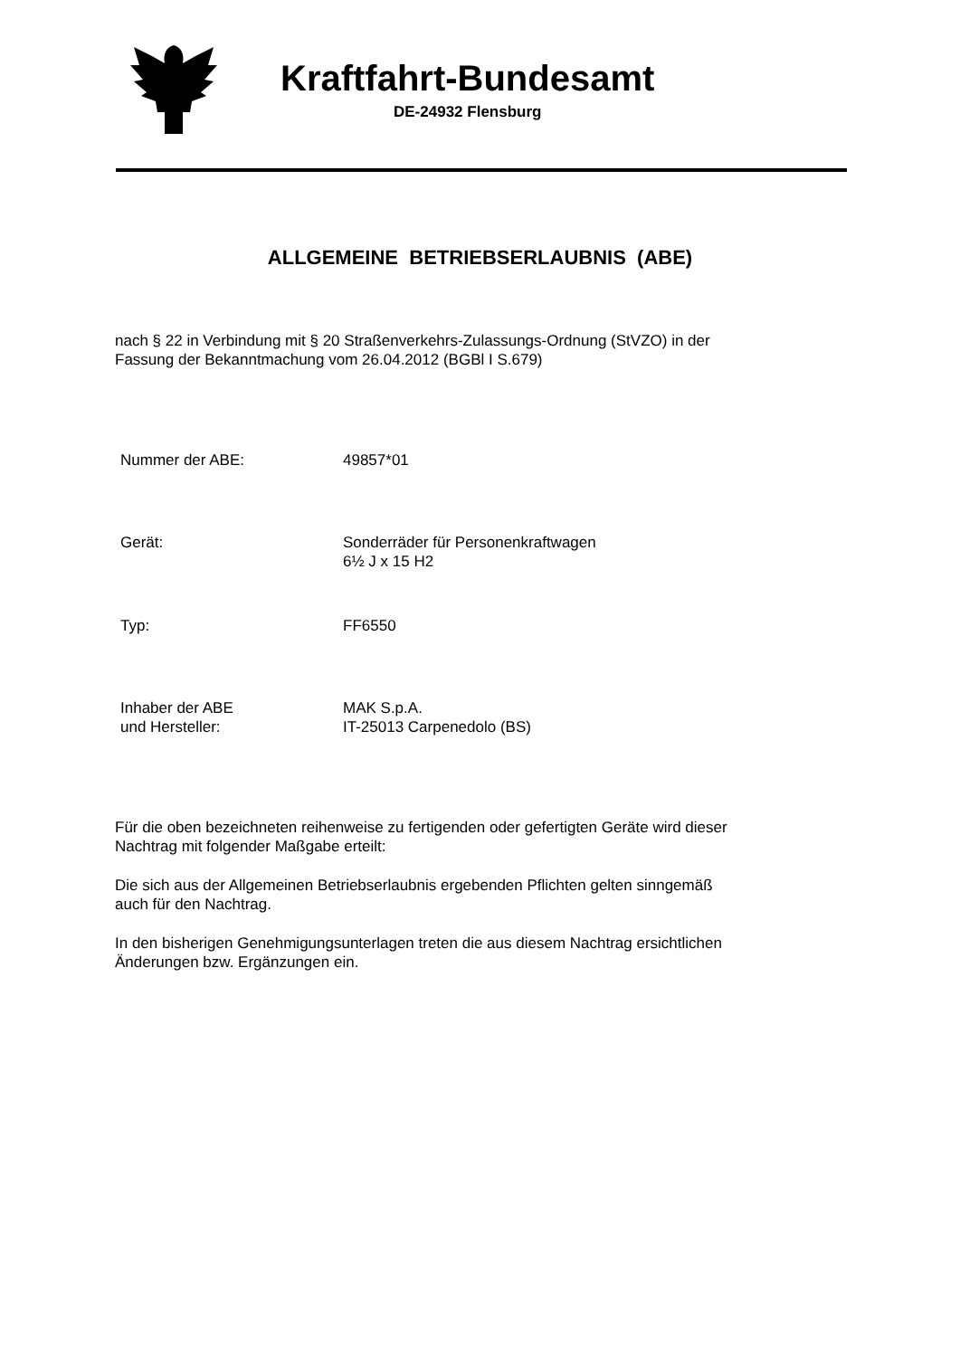Kraftfahrt-Bundesamt
DE-24932 Flensburg
ALLGEMEINE BETRIEBSERLAUBNIS (ABE)
nach § 22 in Verbindung mit § 20 Straßenverkehrs-Zulassungs-Ordnung (StVZO) in der
Fassung der Bekanntmachung vom 26.04.2012 (BGBl I S.679)
Nummer der ABE: 49857*01
Gerät: Sonderräder für Personenkraftwagen
6½ J x 15 H2
Typ: FF6550
Inhaber der ABE
und Hersteller:
MAK S.p.A.
IT-25013 Carpenedolo (BS)
Für die oben bezeichneten reihenweise zu fertigenden oder gefertigten Geräte wird dieser
Nachtrag mit folgender Maßgabe erteilt:
Die sich aus der Allgemeinen Betriebserlaubnis ergebenden Pflichten gelten sinngemäß
auch für den Nachtrag.
In den bisherigen Genehmigungsunterlagen treten die aus diesem Nachtrag ersichtlichen
Änderungen bzw. Ergänzungen ein.